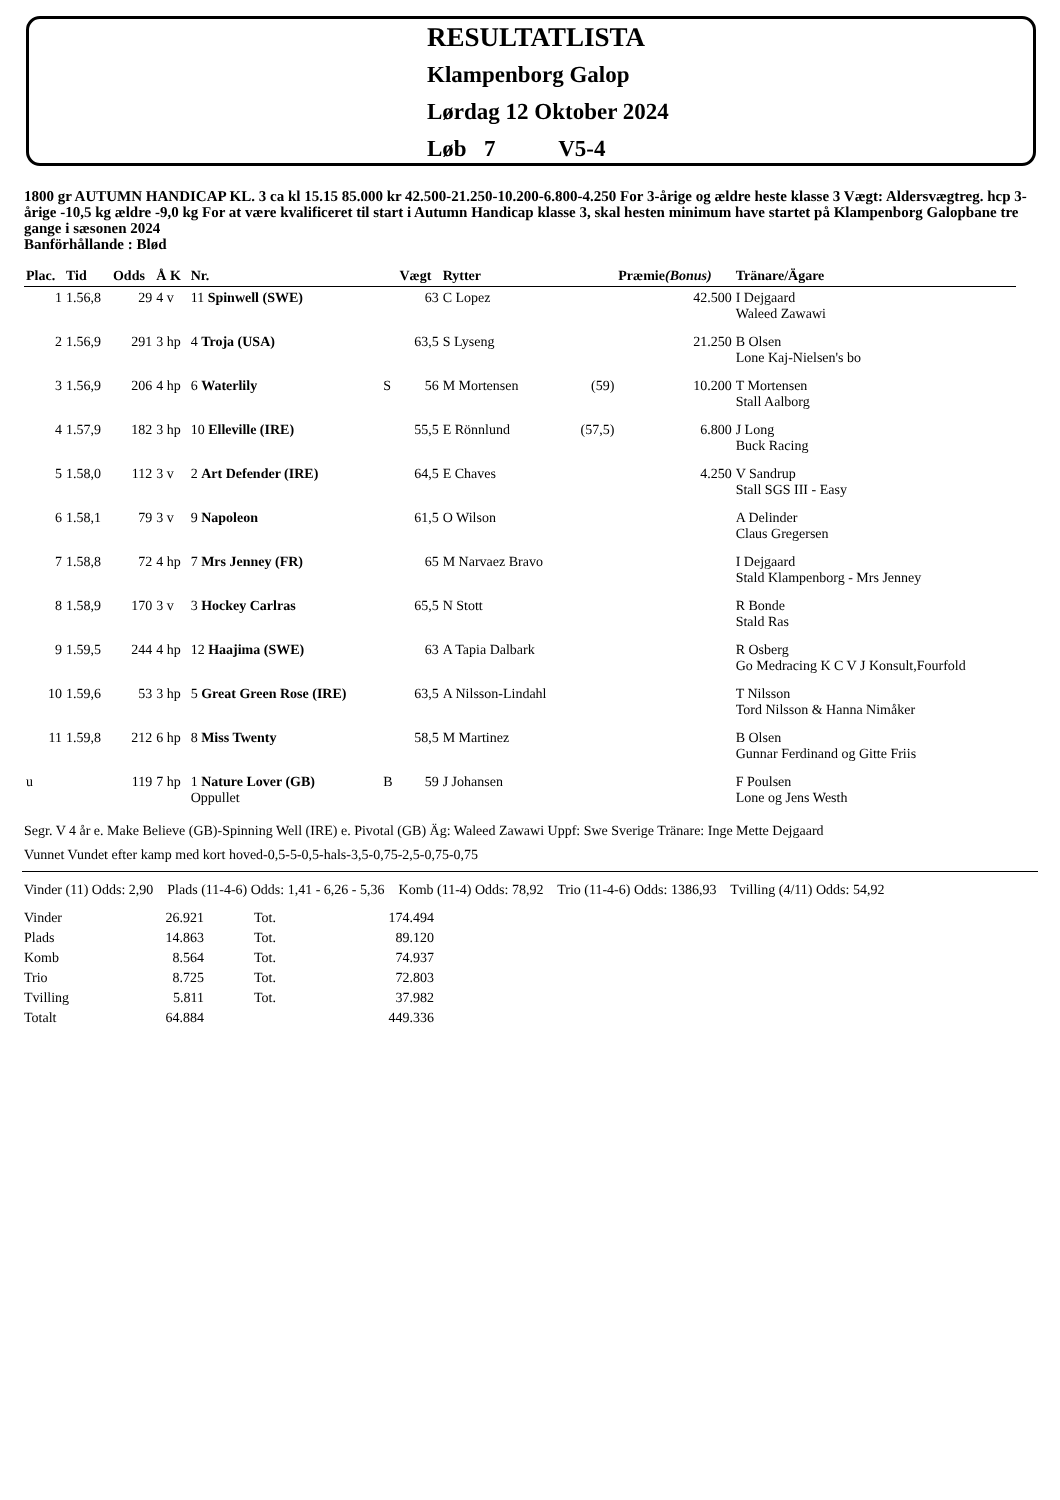RESULTATLISTA
Klampenborg Galop
Lørdag 12 Oktober 2024
Løb 7 V5-4
1800 gr AUTUMN HANDICAP KL. 3 ca kl 15.15 85.000 kr 42.500-21.250-10.200-6.800-4.250 For 3-årige og ældre heste klasse 3 Vægt: Aldersvægtreg. hcp 3-årige -10,5 kg ældre -9,0 kg For at være kvalificeret til start i Autumn Handicap klasse 3, skal hesten minimum have startet på Klampenborg Galopbane tre gange i sæsonen 2024
Banförhållande : Blød
| Plac. | Tid | Odds | Å K | Nr. | | Vægt | Rytter | | Præmie (Bonus) | Tränare/Ägare |
| --- | --- | --- | --- | --- | --- | --- | --- | --- | --- | --- |
| 1 | 1.56,8 | 29 | 4 v | 11 Spinwell (SWE) | | 63 | C Lopez | | 42.500 | I Dejgaard Waleed Zawawi |
| 2 | 1.56,9 | 291 | 3 hp | 4 Troja (USA) | | 63,5 | S Lyseng | | 21.250 | B Olsen Lone Kaj-Nielsen's bo |
| 3 | 1.56,9 | 206 | 4 hp | 6 Waterlily | S | 56 | M Mortensen | (59) | 10.200 | T Mortensen Stall Aalborg |
| 4 | 1.57,9 | 182 | 3 hp | 10 Elleville (IRE) | | 55,5 | E Rönnlund | (57,5) | 6.800 | J Long Buck Racing |
| 5 | 1.58,0 | 112 | 3 v | 2 Art Defender (IRE) | | 64,5 | E Chaves | | 4.250 | V Sandrup Stall SGS III - Easy |
| 6 | 1.58,1 | 79 | 3 v | 9 Napoleon | | 61,5 | O Wilson | | | A Delinder Claus Gregersen |
| 7 | 1.58,8 | 72 | 4 hp | 7 Mrs Jenney (FR) | | 65 | M Narvaez Bravo | | | I Dejgaard Stald Klampenborg - Mrs Jenney |
| 8 | 1.58,9 | 170 | 3 v | 3 Hockey Carlras | | 65,5 | N Stott | | | R Bonde Stald Ras |
| 9 | 1.59,5 | 244 | 4 hp | 12 Haajima (SWE) | | 63 | A Tapia Dalbark | | | R Osberg Go Medracing K C V J Konsult,Fourfold |
| 10 | 1.59,6 | 53 | 3 hp | 5 Great Green Rose (IRE) | | 63,5 | A Nilsson-Lindahl | | | T Nilsson Tord Nilsson & Hanna Nimåker |
| 11 | 1.59,8 | 212 | 6 hp | 8 Miss Twenty | | 58,5 | M Martinez | | | B Olsen Gunnar Ferdinand og Gitte Friis |
| u | | 119 | 7 hp | 1 Nature Lover (GB) Oppullet | B | 59 | J Johansen | | | F Poulsen Lone og Jens Westh |
Segr. V 4 år e. Make Believe (GB)-Spinning Well (IRE) e. Pivotal (GB) Äg: Waleed Zawawi Uppf: Swe Sverige Tränare: Inge Mette Dejgaard
Vunnet Vundet efter kamp med kort hoved-0,5-5-0,5-hals-3,5-0,75-2,5-0,75-0,75
Vinder (11) Odds: 2,90 Plads (11-4-6) Odds: 1,41 - 6,26 - 5,36 Komb (11-4) Odds: 78,92 Trio (11-4-6) Odds: 1386,93 Tvilling (4/11) Odds: 54,92
| Vinder | 26.921 | Tot. | 174.494 |
| Plads | 14.863 | Tot. | 89.120 |
| Komb | 8.564 | Tot. | 74.937 |
| Trio | 8.725 | Tot. | 72.803 |
| Tvilling | 5.811 | Tot. | 37.982 |
| Totalt | 64.884 | | 449.336 |